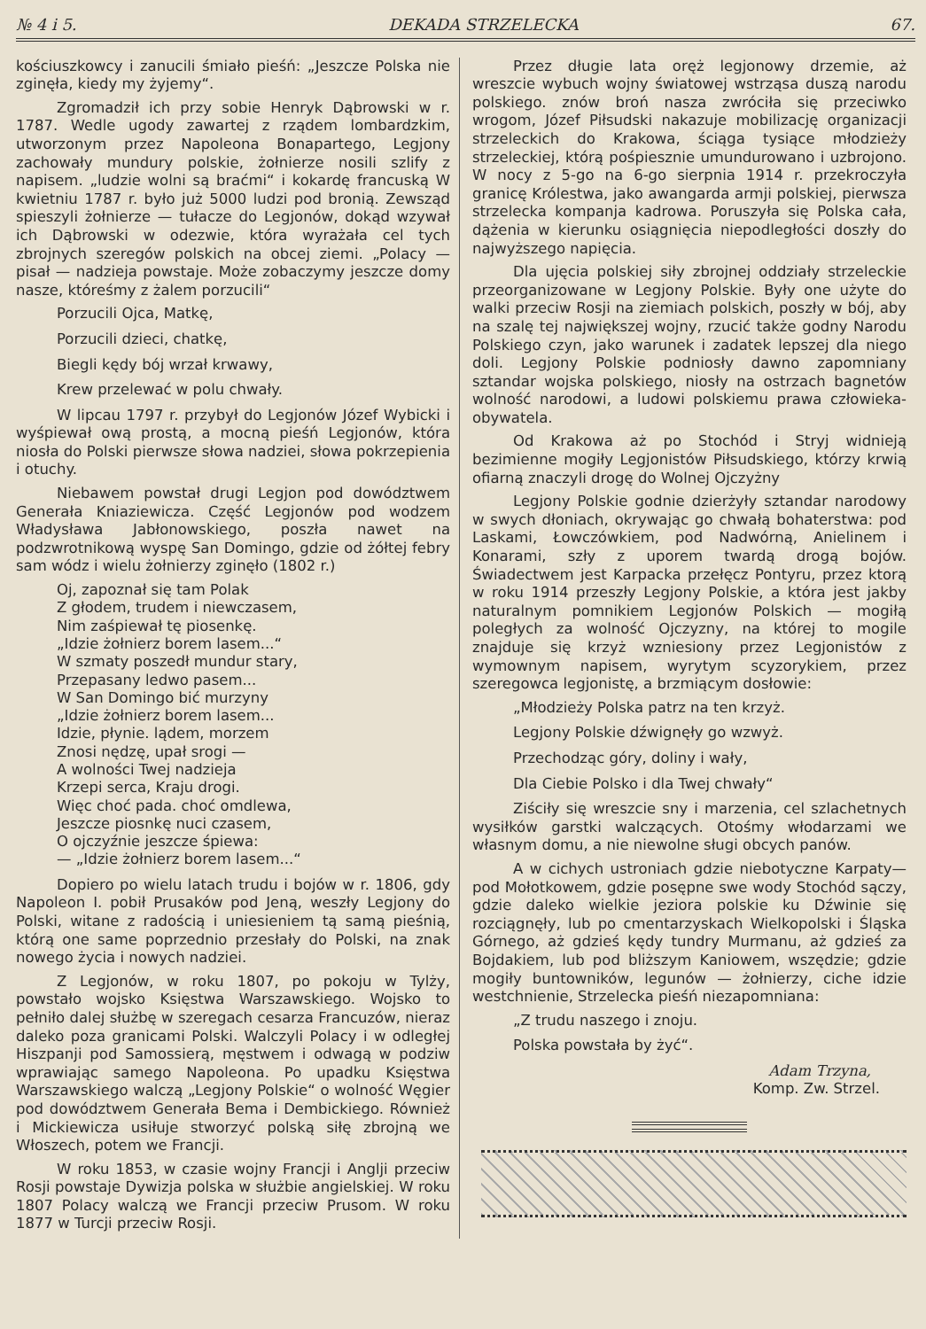№ 4 i 5. DEKADA STRZELECKA 67.
kościuszkowcy i zanucili śmiało pieśń: „Jeszcze Polska nie zginęła, kiedy my żyjemy“.
Zgromadził ich przy sobie Henryk Dąbrowski w r. 1787. Wedle ugody zawartej z rządem lombardzkim, utworzonym przez Napoleona Bonapartego, Legjony zachowały mundury polskie, żołnierze nosili szlify z napisem. „ludzie wolni są braćmi“ i kokardę francuską W kwietniu 1787 r. było już 5000 ludzi pod bronią. Zewsząd spieszyli żołnierze — tułacze do Legjonów, dokąd wzywał ich Dąbrowski w odezwie, która wyrażała cel tych zbrojnych szeregów polskich na obcej ziemi. „Polacy — pisał — nadzieja powstaje. Może zobaczymy jeszcze domy nasze, któreśmy z żalem porzucili“
Porzucili Ojca, Matkę,
Porzucili dzieci, chatkę,
Biegli kędy bój wrzał krwawy,
Krew przelewać w polu chwały.
W lipcau 1797 r. przybył do Legjonów Józef Wybicki i wyśpiewał ową prostą, a mocną pieśń Legjonów, która niosła do Polski pierwsze słowa nadziei, słowa pokrzepienia i otuchy.
Niebawem powstał drugi Legjon pod dowództwem Generała Kniaziewicza. Część Legjonów pod wodzem Władysława Jabłonowskiego, poszła nawet na podzwrotnikową wyspę San Domingo, gdzie od żółtej febry sam wódz i wielu żołnierzy zginęło (1802 r.)
Oj, zapoznał się tam Polak
Z głodem, trudem i niewczasem,
Nim zaśpiewał tę piosenkę.
„Idzie żołnierz borem lasem...“
W szmaty poszedł mundur stary,
Przepasany ledwo pasem...
W San Domingo bić murzyny
„Idzie żołnierz borem lasem...
Idzie, płynie. lądem, morzem
Znosi nędzę, upał srogi —
A wolności Twej nadzieja
Krzepi serca, Kraju drogi.
Więc choć pada. choć omdlewa,
Jeszcze piosnkę nuci czasem,
O ojczyźnie jeszcze śpiewa:
— „Idzie żołnierz borem lasem...“
Dopiero po wielu latach trudu i bojów w r. 1806, gdy Napoleon I. pobił Prusaków pod Jeną, weszły Legjony do Polski, witane z radością i uniesieniem tą samą pieśnią, którą one same poprzednio przesłały do Polski, na znak nowego życia i nowych nadziei.
Z Legjonów, w roku 1807, po pokoju w Tylży, powstało wojsko Księstwa Warszawskiego. Wojsko to pełniło dalej służbę w szeregach cesarza Francuzów, nieraz daleko poza granicami Polski. Walczyli Polacy i w odległej Hiszpanji pod Samossierą, męstwem i odwagą w podziw wprawiając samego Napoleona. Po upadku Księstwa Warszawskiego walczą „Legjony Polskie“ o wolność Węgier pod dowództwem Generała Bema i Dembickiego. Również i Mickiewicza usiłuje stworzyć polską siłę zbrojną we Włoszech, potem we Francji.
W roku 1853, w czasie wojny Francji i Anglji przeciw Rosji powstaje Dywizja polska w służbie angielskiej. W roku 1807 Polacy walczą we Francji przeciw Prusom. W roku 1877 w Turcji przeciw Rosji.
Przez długie lata oręż legjonowy drzemie, aż wreszcie wybuch wojny światowej wstrząsa duszą narodu polskiego. znów broń nasza zwróciła się przeciwko wrogom, Józef Piłsudski nakazuje mobilizację organizacji strzeleckich do Krakowa, ściąga tysiące młodzieży strzeleckiej, którą pośpiesznie umundurowano i uzbrojono. W nocy z 5-go na 6-go sierpnia 1914 r. przekroczyła granicę Królestwa, jako awangarda armji polskiej, pierwsza strzelecka kompanja kadrowa. Poruszyła się Polska cała, dążenia w kierunku osiągnięcia niepodległości doszły do najwyższego napięcia.
Dla ujęcia polskiej siły zbrojnej oddziały strzeleckie przeorganizowane w Legjony Polskie. Były one użyte do walki przeciw Rosji na ziemiach polskich, poszły w bój, aby na szalę tej największej wojny, rzucić także godny Narodu Polskiego czyn, jako warunek i zadatek lepszej dla niego doli. Legjony Polskie podniosły dawno zapomniany sztandar wojska polskiego, niosły na ostrzach bagnetów wolność narodowi, a ludowi polskiemu prawa człowieka-obywatela.
Od Krakowa aż po Stochód i Stryj widnieją bezimienne mogiły Legjonistów Piłsudskiego, którzy krwią ofiarną znaczyli drogę do Wolnej Ojczyżny
Legjony Polskie godnie dzierżyły sztandar narodowy w swych dłoniach, okrywając go chwałą bohaterstwa: pod Laskami, Łowczówkiem, pod Nadwórną, Anielinem i Konarami, szły z uporem twardą drogą bojów. Świadectwem jest Karpacka przełęcz Pontyru, przez ktorą w roku 1914 przeszły Legjony Polskie, a która jest jakby naturalnym pomnikiem Legjonów Polskich — mogiłą poległych za wolność Ojczyzny, na której to mogile znajduje się krzyż wzniesiony przez Legjonistów z wymownym napisem, wyrytym scyzorykiem, przez szeregowca legjonistę, a brzmiącym dosłowie:
„Młodzieży Polska patrz na ten krzyż.
Legjony Polskie dźwignęły go wzwyż.
Przechodząc góry, doliny i wały,
Dla Ciebie Polsko i dla Twej chwały“
Ziściły się wreszcie sny i marzenia, cel szlachetnych wysiłków garstki walczących. Otośmy włodarzami we własnym domu, a nie niewolne sługi obcych panów.
A w cichych ustroniach gdzie niebotyczne Karpaty—pod Mołotkowem, gdzie posępne swe wody Stochód sączy, gdzie daleko wielkie jeziora polskie ku Dźwinie się rozciągnęły, lub po cmentarzyskach Wielkopolski i Śląska Górnego, aż gdzieś kędy tundry Murmanu, aż gdzieś za Bojdakiem, lub pod bliższym Kaniowem, wszędzie; gdzie mogiły buntowników, legunów — żołnierzy, ciche idzie westchnienie, Strzelecka pieśń niezapomniana:
„Z trudu naszego i znoju.
Polska powstała by żyć“.
Adam Trzyna,
Komp. Zw. Strzel.